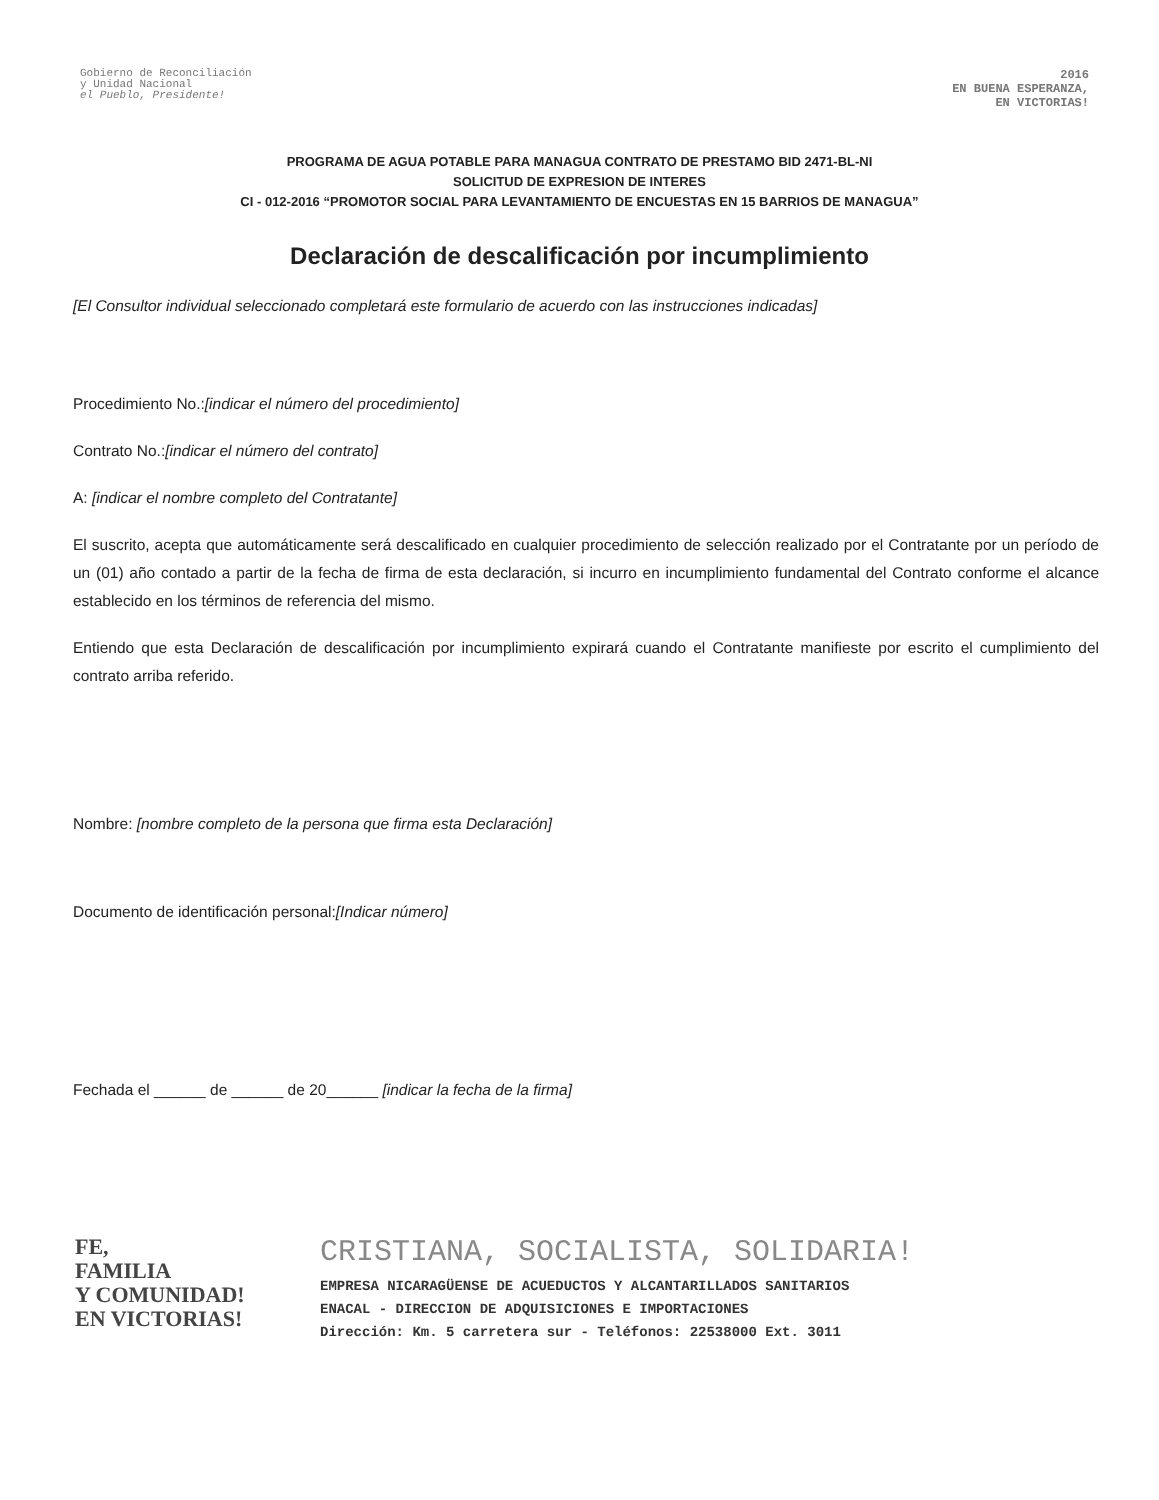Gobierno de Reconciliación
y Unidad Nacional
el Pueblo, Presidente!
2016
EN BUENA ESPERANZA,
EN VICTORIAS!
PROGRAMA DE AGUA POTABLE PARA MANAGUA CONTRATO DE PRESTAMO BID 2471-BL-NI
SOLICITUD DE EXPRESION DE INTERES
CI - 012-2016 “PROMOTOR SOCIAL PARA LEVANTAMIENTO DE ENCUESTAS EN 15 BARRIOS DE MANAGUA”
Declaración de descalificación por incumplimiento
[El Consultor individual seleccionado completará este formulario de acuerdo con las instrucciones indicadas]
Procedimiento No.:[indicar el número del procedimiento]
Contrato No.:[indicar el número del contrato]
A: [indicar el nombre completo del Contratante]
El suscrito, acepta que automáticamente será descalificado en cualquier procedimiento de selección realizado por el Contratante por un período de un (01) año contado a partir de la fecha de firma de esta declaración, si incurro en incumplimiento fundamental del Contrato conforme el alcance establecido en los términos de referencia del mismo.
Entiendo que esta Declaración de descalificación por incumplimiento expirará cuando el Contratante manifieste por escrito el cumplimiento del contrato arriba referido.
Nombre: [nombre completo de la persona que firma esta Declaración]
Documento de identificación personal:[Indicar número]
Fechada el ______ de ______ de 20______ [indicar la fecha de la firma]
FE,
FAMILIA
Y COMUNIDAD!
EN VICTORIAS!
CRISTIANA, SOCIALISTA, SOLIDARIA!
EMPRESA NICARAGÜENSE DE ACUEDUCTOS Y ALCANTARILLADOS SANITARIOS
ENACAL - DIRECCION DE ADQUISICIONES E IMPORTACIONES
Dirección: Km. 5 carretera sur - Teléfonos: 22538000 Ext. 3011